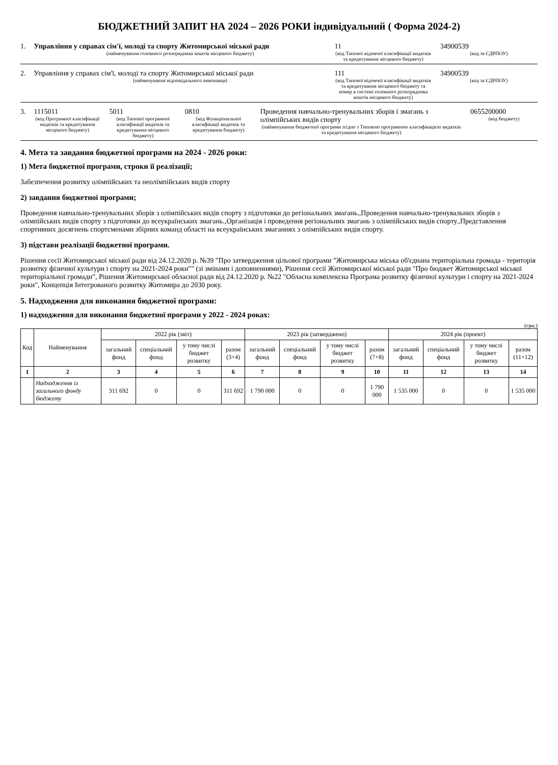БЮДЖЕТНИЙ ЗАПИТ НА 2024 – 2026 РОКИ індивідуальний ( Форма 2024-2)
1. Управління у справах сім'ї, молоді та спорту Житомирської міської ради
(найменування головного розпорядника коштів місцевого бюджету)
11
(код Типової відомчої класифікації видатків та кредитування місцевого бюджету)
34900539
(код за ЄДРПОУ)
2. Управління у справах сім'ї, молоді та спорту Житомирської міської ради
(найменування відповідального виконавця)
111
(код Типової відомчої класифікації видатків та кредитування місцевого бюджету та номер в системі головного розпорядника коштів місцевого бюджету)
34900539
(код за ЄДРПОУ)
3. 1115011
(код Програмної класифікації видатків та кредитування місцевого бюджету)
5011
(код Типової програмної класифікації видатків та кредитування місцевого бюджету)
0810
(код Функціональної класифікації видатків та кредитування бюджету)
Проведення навчально-тренувальних зборів і змагань з олімпійських видів спорту
(найменування бюджетної програми згідно з Типовою програмною класифікацією видатків та кредитування місцевого бюджету)
0655200000
(код бюджету)
4. Мета та завдання бюджетної програми на 2024 - 2026 роки:
1) Мета бюджетної програми, строки її реалізації;
Забезпечення розвитку олімпійських та неолімпійських видів спорту
2) завдання бюджетної програми;
Проведення навчально-тренувальних зборів з олімпійських видів спорту з підготовки до регіональних змагань.,Проведення навчально-тренувальних зборів з олімпійських видів спорту з підготовки до всеукраїнських змагань.,Організація і проведення регіональних змагань з олімпійських видів спорту.,Представлення спортивних досягнень спортсменами збірних команд області на всеукраїнських змаганнях з олімпійських видів спорту.
3) підстави реалізації бюджетної програми.
Рішення сесії Житомирської міської ради від 24.12.2020 р. №39 "Про затвердження цільової програми "Житомирська міська об'єднана територіальна громада - територія розвитку фізичної культури і спорту на 2021-2024 роки"" (зі змінами і доповненнями), Рішення сесії Житомирської міської ради "Про бюджет Житомирської міської територіальної громади", Рішення Житомирської обласної ради від 24.12.2020 р. №22 "Обласна комплексна Програма розвитку фізичної культури і спорту на 2021-2024 роки", Концепція Інтегрованого розвитку Житомира до 2030 року.
5. Надходження для виконання бюджетної програми:
1) надходження для виконання бюджетної програми у 2022 - 2024 роках:
(грн.)
| Код | Найменування | 2022 рік (звіт) | | | | 2023 рік (затверджено) | | | | 2024 рік (проект) | | | |
| --- | --- | --- | --- | --- | --- | --- | --- | --- | --- | --- | --- | --- | --- |
| | | загальний фонд | спеціальний фонд | у тому числі бюджет розвитку | разом (3+4) | загальний фонд | спеціальний фонд | у тому числі бюджет розвитку | разом (7+8) | загальний фонд | спеціальний фонд | у тому числі бюджет розвитку | разом (11+12) |
| 1 | 2 | 3 | 4 | 5 | 6 | 7 | 8 | 9 | 10 | 11 | 12 | 13 | 14 |
| | Надходження із загального фонду бюджету | 311 692 | 0 | 0 | 311 692 | 1 790 000 | 0 | 0 | 1 790 000 | 1 535 000 | 0 | 0 | 1 535 000 |